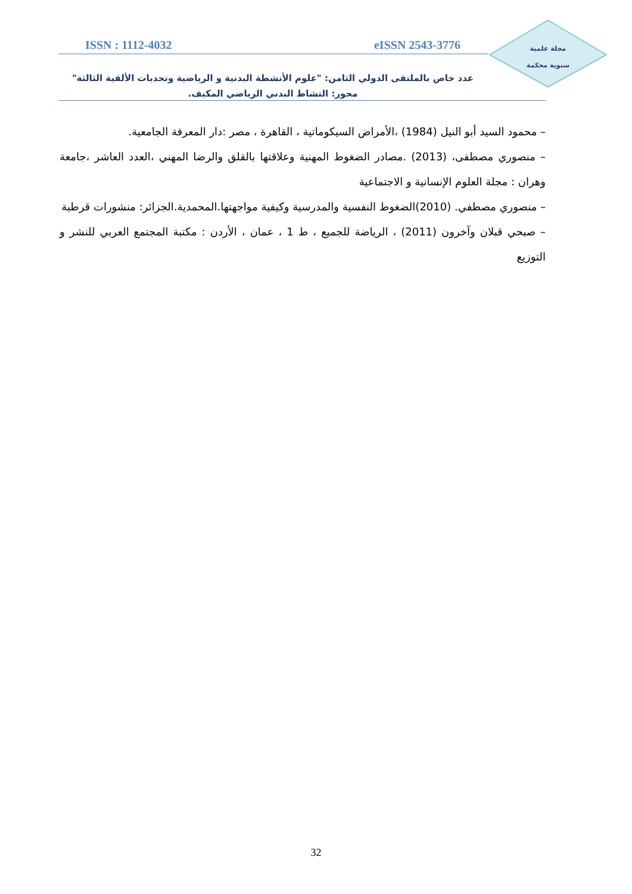مجلة علمية
سنوية محكمة
ISSN : 1112-4032 eISSN 2543-3776
عدد خاص بالملتقى الدولي الثامن: "علوم الأنشطة البدنية و الرياضية وتحديات الألفية الثالثة"
محور: النشاط البدني الرياضي المكيف.
– محمود السيد أبو النيل (1984) ،الأمراض السيكوماتية ، القاهرة ، مصر :دار المعرفة الجامعية.
– منصوري مصطفى، (2013) .مصادر الضغوط المهنية وعلاقتها بالقلق والرضا المهني ،العدد العاشر ،جامعة وهران : مجلة العلوم الإنسانية و الاجتماعية
– منصوري مصطفي. (2010)الضغوط النفسية والمدرسية وكيفية مواجهتها.المحمدية.الجزائر: منشورات قرطبة
– صبحي قبلان وآخرون (2011) ، الرياضة للجميع ، ط 1 ، عمان ، الأردن : مكتبة المجتمع العربي للنشر و التوزيع
32